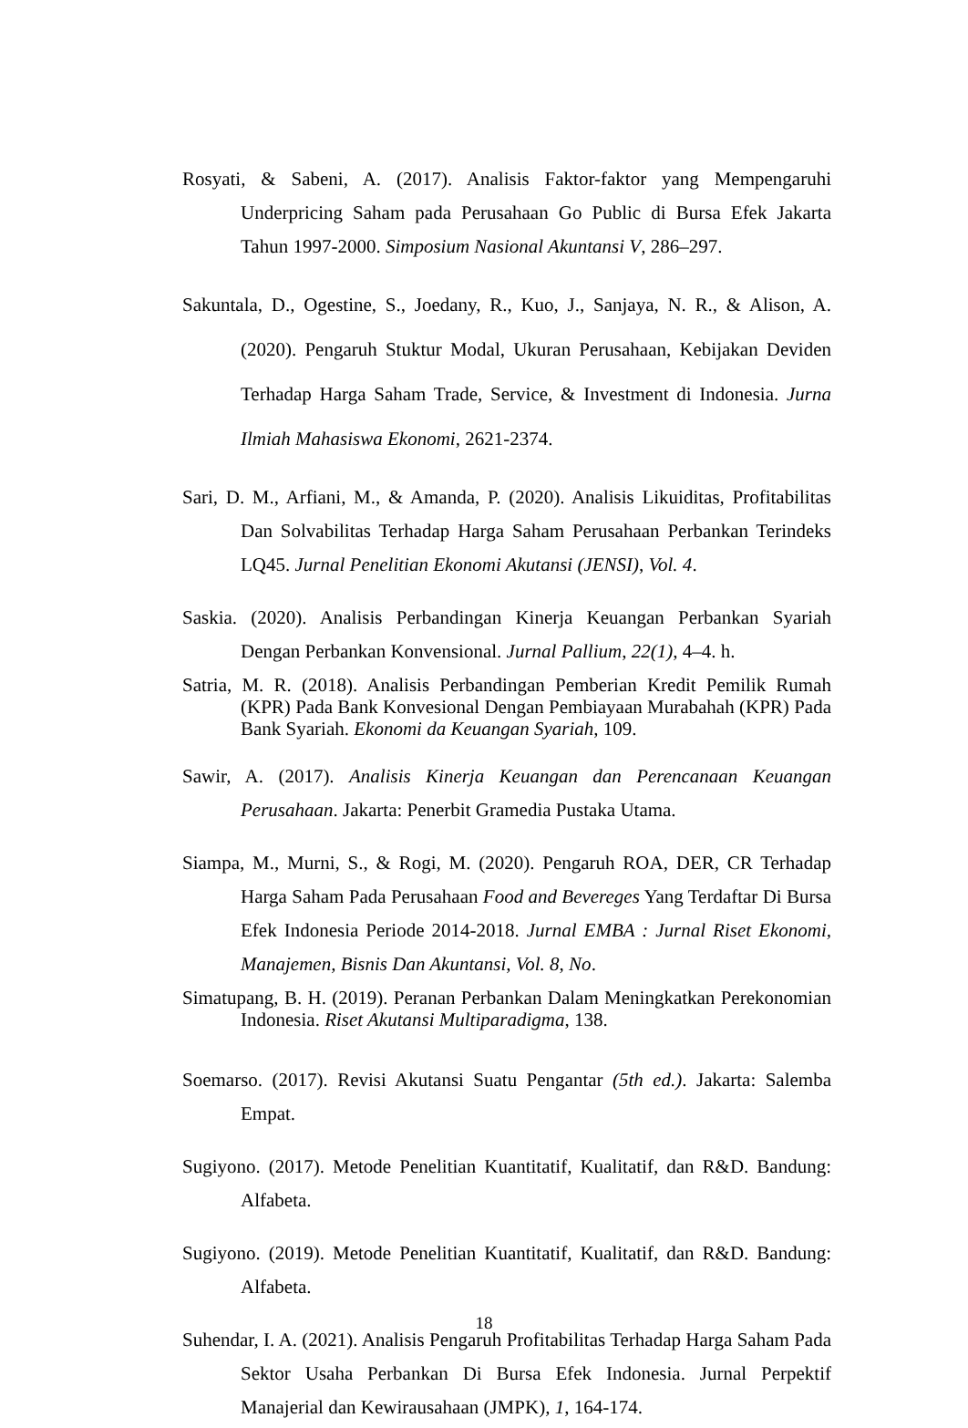Rosyati, & Sabeni, A. (2017). Analisis Faktor-faktor yang Mempengaruhi Underpricing Saham pada Perusahaan Go Public di Bursa Efek Jakarta Tahun 1997-2000. Simposium Nasional Akuntansi V, 286–297.
Sakuntala, D., Ogestine, S., Joedany, R., Kuo, J., Sanjaya, N. R., & Alison, A. (2020). Pengaruh Stuktur Modal, Ukuran Perusahaan, Kebijakan Deviden Terhadap Harga Saham Trade, Service, & Investment di Indonesia. Jurna Ilmiah Mahasiswa Ekonomi, 2621-2374.
Sari, D. M., Arfiani, M., & Amanda, P. (2020). Analisis Likuiditas, Profitabilitas Dan Solvabilitas Terhadap Harga Saham Perusahaan Perbankan Terindeks LQ45. Jurnal Penelitian Ekonomi Akutansi (JENSI), Vol. 4.
Saskia. (2020). Analisis Perbandingan Kinerja Keuangan Perbankan Syariah Dengan Perbankan Konvensional. Jurnal Pallium, 22(1), 4–4. h.
Satria, M. R. (2018). Analisis Perbandingan Pemberian Kredit Pemilik Rumah (KPR) Pada Bank Konvesional Dengan Pembiayaan Murabahah (KPR) Pada Bank Syariah. Ekonomi da Keuangan Syariah, 109.
Sawir, A. (2017). Analisis Kinerja Keuangan dan Perencanaan Keuangan Perusahaan. Jakarta: Penerbit Gramedia Pustaka Utama.
Siampa, M., Murni, S., & Rogi, M. (2020). Pengaruh ROA, DER, CR Terhadap Harga Saham Pada Perusahaan Food and Bevereges Yang Terdaftar Di Bursa Efek Indonesia Periode 2014-2018. Jurnal EMBA : Jurnal Riset Ekonomi, Manajemen, Bisnis Dan Akuntansi, Vol. 8, No.
Simatupang, B. H. (2019). Peranan Perbankan Dalam Meningkatkan Perekonomian Indonesia. Riset Akutansi Multiparadigma, 138.
Soemarso. (2017). Revisi Akutansi Suatu Pengantar (5th ed.). Jakarta: Salemba Empat.
Sugiyono. (2017). Metode Penelitian Kuantitatif, Kualitatif, dan R&D. Bandung: Alfabeta.
Sugiyono. (2019). Metode Penelitian Kuantitatif, Kualitatif, dan R&D. Bandung: Alfabeta.
Suhendar, I. A. (2021). Analisis Pengaruh Profitabilitas Terhadap Harga Saham Pada Sektor Usaha Perbankan Di Bursa Efek Indonesia. Jurnal Perpektif Manajerial dan Kewirausahaan (JMPK), 1, 164-174.
18